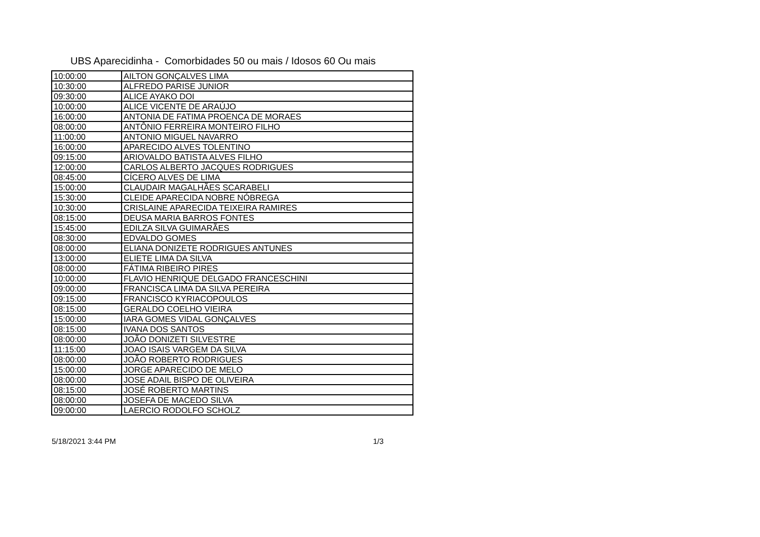UBS Aparecidinha - Comorbidades 50 ou mais / Idosos 60 Ou mais
| 10:00:00 | AILTON GONÇALVES LIMA |
| 10:30:00 | ALFREDO PARISE JUNIOR |
| 09:30:00 | ALICE AYAKO DOI |
| 10:00:00 | ALICE VICENTE DE ARAÚJO |
| 16:00:00 | ANTONIA DE FATIMA PROENCA DE MORAES |
| 08:00:00 | ANTÔNIO FERREIRA MONTEIRO FILHO |
| 11:00:00 | ANTONIO MIGUEL NAVARRO |
| 16:00:00 | APARECIDO ALVES TOLENTINO |
| 09:15:00 | ARIOVALDO BATISTA ALVES FILHO |
| 12:00:00 | CARLOS ALBERTO JACQUES RODRIGUES |
| 08:45:00 | CÍCERO ALVES DE LIMA |
| 15:00:00 | CLAUDAIR MAGALHÃES SCARABELI |
| 15:30:00 | CLEIDE APARECIDA NOBRE NÓBREGA |
| 10:30:00 | CRISLAINE APARECIDA TEIXEIRA RAMIRES |
| 08:15:00 | DEUSA MARIA BARROS FONTES |
| 15:45:00 | EDILZA SILVA GUIMARÃES |
| 08:30:00 | EDVALDO GOMES |
| 08:00:00 | ELIANA DONIZETE RODRIGUES ANTUNES |
| 13:00:00 | ELIETE LIMA DA SILVA |
| 08:00:00 | FÁTIMA RIBEIRO PIRES |
| 10:00:00 | FLAVIO HENRIQUE DELGADO FRANCESCHINI |
| 09:00:00 | FRANCISCA LIMA DA SILVA PEREIRA |
| 09:15:00 | FRANCISCO KYRIACOPOULOS |
| 08:15:00 | GERALDO COELHO VIEIRA |
| 15:00:00 | IARA GOMES VIDAL GONÇALVES |
| 08:15:00 | IVANA DOS SANTOS |
| 08:00:00 | JOÃO DONIZETI SILVESTRE |
| 11:15:00 | JOAO ISAIS VARGEM DA SILVA |
| 08:00:00 | JOÃO ROBERTO RODRIGUES |
| 15:00:00 | JORGE APARECIDO DE MELO |
| 08:00:00 | JOSE ADAIL BISPO DE OLIVEIRA |
| 08:15:00 | JOSÉ ROBERTO MARTINS |
| 08:00:00 | JOSEFA DE MACEDO SILVA |
| 09:00:00 | LAERCIO RODOLFO SCHOLZ |
5/18/2021 3:44 PM 1/3